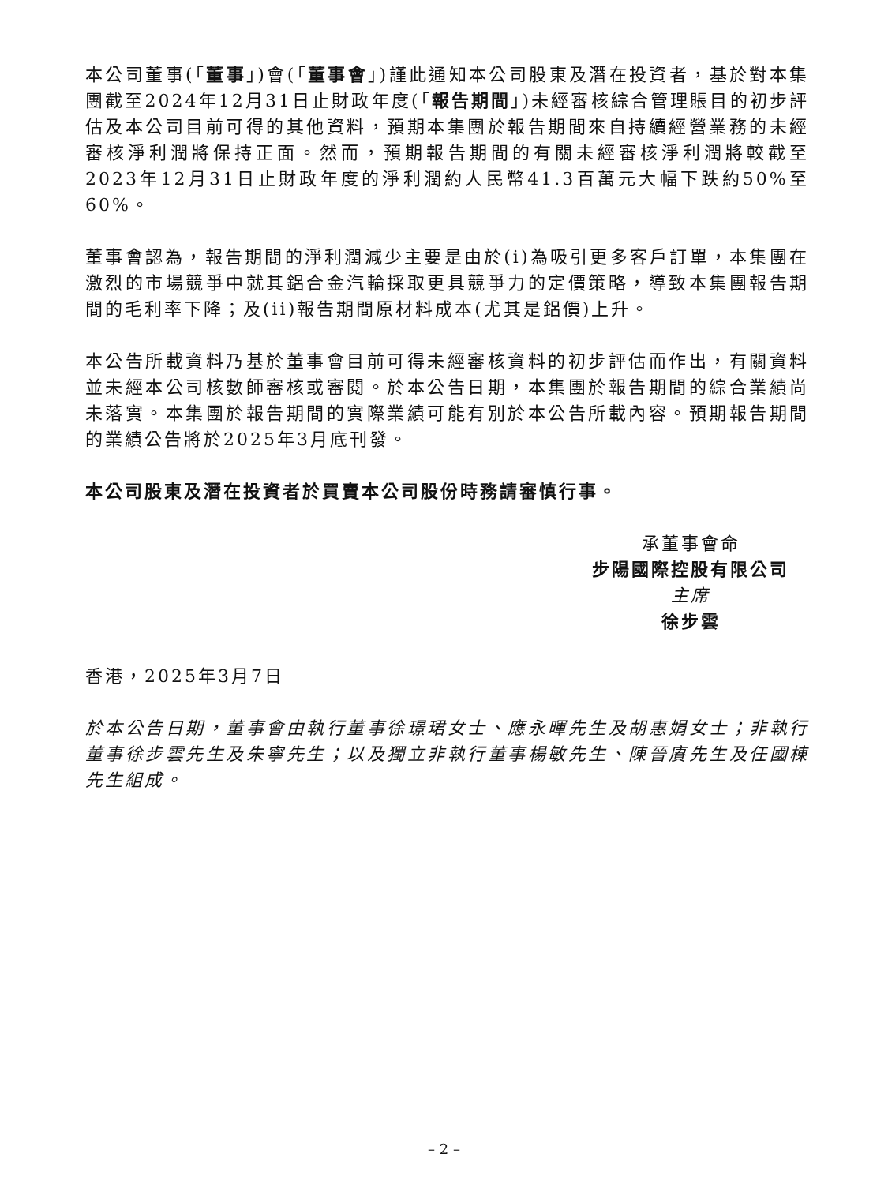本公司董事(「董事」)會(「董事會」)謹此通知本公司股東及潛在投資者，基於對本集團截至2024年12月31日止財政年度(「報告期間」)未經審核綜合管理賬目的初步評估及本公司目前可得的其他資料，預期本集團於報告期間來自持續經營業務的未經審核淨利潤將保持正面。然而，預期報告期間的有關未經審核淨利潤將較截至2023年12月31日止財政年度的淨利潤約人民幣41.3百萬元大幅下跌約50%至60%。
董事會認為，報告期間的淨利潤減少主要是由於(i)為吸引更多客戶訂單，本集團在激烈的市場競爭中就其鋁合金汽輪採取更具競爭力的定價策略，導致本集團報告期間的毛利率下降；及(ii)報告期間原材料成本(尤其是鋁價)上升。
本公告所載資料乃基於董事會目前可得未經審核資料的初步評估而作出，有關資料並未經本公司核數師審核或審閱。於本公告日期，本集團於報告期間的綜合業績尚未落實。本集團於報告期間的實際業績可能有別於本公告所載內容。預期報告期間的業績公告將於2025年3月底刊發。
本公司股東及潛在投資者於買賣本公司股份時務請審慎行事。
承董事會命
步陽國際控股有限公司
主席
徐步雲
香港，2025年3月7日
於本公告日期，董事會由執行董事徐璟珺女士、應永暉先生及胡惠娟女士；非執行董事徐步雲先生及朱寧先生；以及獨立非執行董事楊敏先生、陳晉賡先生及任國棟先生組成。
– 2 –